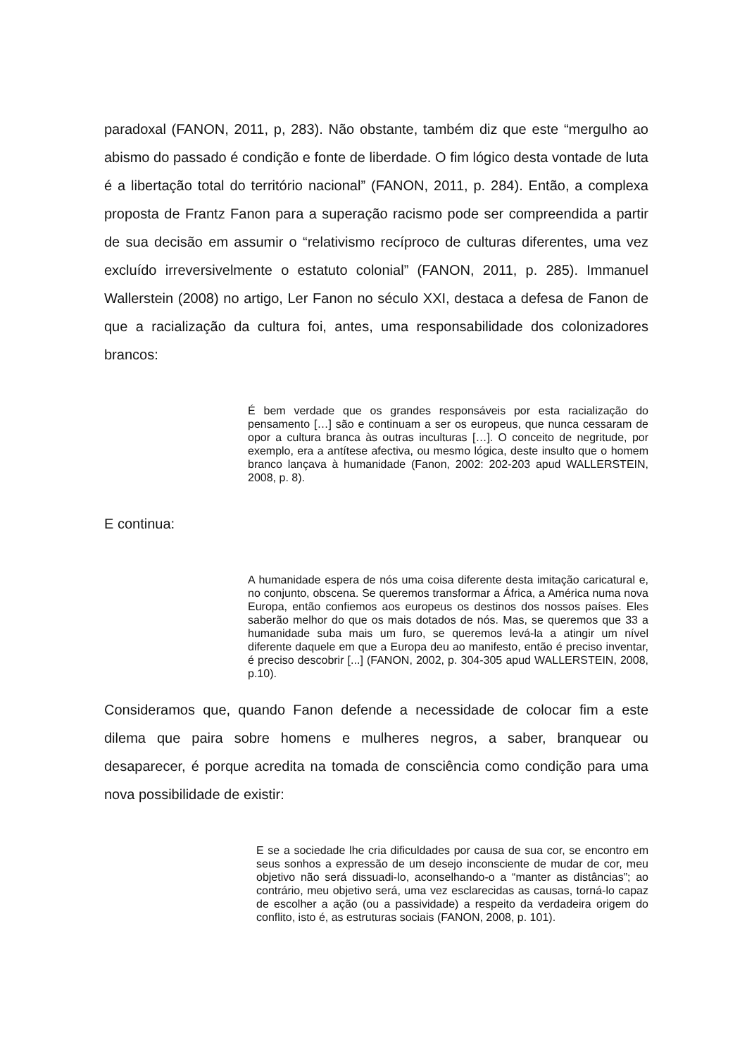paradoxal (FANON, 2011, p, 283). Não obstante, também diz que este “mergulho ao abismo do passado é condição e fonte de liberdade. O fim lógico desta vontade de luta é a libertação total do território nacional” (FANON, 2011, p. 284). Então, a complexa proposta de Frantz Fanon para a superação racismo pode ser compreendida a partir de sua decisão em assumir o “relativismo recíproco de culturas diferentes, uma vez excluído irreversivelmente o estatuto colonial” (FANON, 2011, p. 285). Immanuel Wallerstein (2008) no artigo, Ler Fanon no século XXI, destaca a defesa de Fanon de que a racialização da cultura foi, antes, uma responsabilidade dos colonizadores brancos:
É bem verdade que os grandes responsáveis por esta racialização do pensamento […] são e continuam a ser os europeus, que nunca cessaram de opor a cultura branca às outras inculturas […]. O conceito de negritude, por exemplo, era a antítese afectiva, ou mesmo lógica, deste insulto que o homem branco lançava à humanidade (Fanon, 2002: 202-203 apud WALLERSTEIN, 2008, p. 8).
E continua:
A humanidade espera de nós uma coisa diferente desta imitação caricatural e, no conjunto, obscena. Se queremos transformar a África, a América numa nova Europa, então confiemos aos europeus os destinos dos nossos países. Eles saberão melhor do que os mais dotados de nós. Mas, se queremos que 33 a humanidade suba mais um furo, se queremos levá-la a atingir um nível diferente daquele em que a Europa deu ao manifesto, então é preciso inventar, é preciso descobrir [...] (FANON, 2002, p. 304-305 apud WALLERSTEIN, 2008, p.10).
Consideramos que, quando Fanon defende a necessidade de colocar fim a este dilema que paira sobre homens e mulheres negros, a saber, branquear ou desaparecer, é porque acredita na tomada de consciência como condição para uma nova possibilidade de existir:
E se a sociedade lhe cria dificuldades por causa de sua cor, se encontro em seus sonhos a expressão de um desejo inconsciente de mudar de cor, meu objetivo não será dissuadi-lo, aconselhando-o a “manter as distâncias”; ao contrário, meu objetivo será, uma vez esclarecidas as causas, torná-lo capaz de escolher a ação (ou a passividade) a respeito da verdadeira origem do conflito, isto é, as estruturas sociais (FANON, 2008, p. 101).